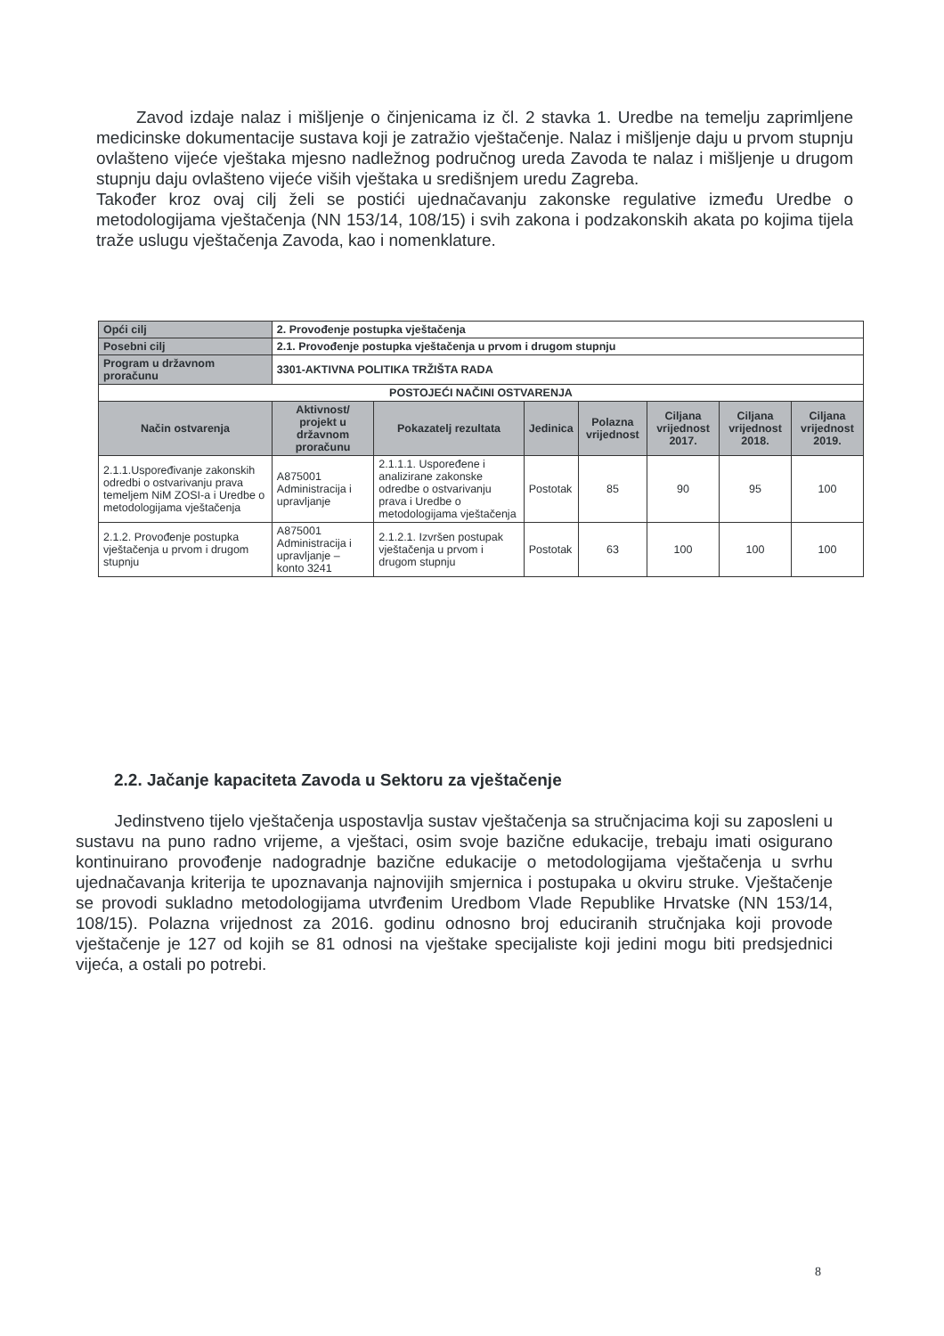Zavod izdaje nalaz i mišljenje o činjenicama iz čl. 2 stavka 1. Uredbe na temelju zaprimljene medicinske dokumentacije sustava koji je zatražio vještačenje. Nalaz i mišljenje daju u prvom stupnju ovlašteno vijeće vještaka mjesno nadležnog područnog ureda Zavoda te nalaz i mišljenje u drugom stupnju daju ovlašteno vijeće viših vještaka u središnjem uredu Zagreba.
Također kroz ovaj cilj želi se postići ujednačavanju zakonske regulative između Uredbe o metodologijama vještačenja (NN 153/14, 108/15) i svih zakona i podzakonskih akata po kojima tijela traže uslugu vještačenja Zavoda, kao i nomenklature.
| Opći cilj | 2. Provođenje postupka vještačenja | | | | | | |
| Posebni cilj | 2.1. Provođenje postupka vještačenja u prvom i drugom stupnju | | | | | | |
| Program u državnom proračunu | 3301-AKTIVNA POLITIKA TRŽIŠTA RADA | | | | | | |
| POSTOJEĆI NAČINI OSTVARENJA | | | | | | | |
| Način ostvarenja | Aktivnost/ projekt u državnom proračunu | Pokazatelj rezultata | Jedinica | Polazna vrijednost | Ciljana vrijednost 2017. | Ciljana vrijednost 2018. | Ciljana vrijednost 2019. |
| 2.1.1.Uspoređivanje zakonskih odredbi o ostvarivanju prava temeljem NiM ZOSI-a i Uredbe o metodologijama vještačenja | A875001 Administracija i upravljanje | 2.1.1.1. Uspoređene i analizirane zakonske odredbe o ostvarivanju prava i Uredbe o metodologijama vještačenja | Postotak | 85 | 90 | 95 | 100 |
| 2.1.2. Provođenje postupka vještačenja u prvom i drugom stupnju | A875001 Administracija i upravljanje – konto 3241 | 2.1.2.1. Izvršen postupak vještačenja u prvom i drugom stupnju | Postotak | 63 | 100 | 100 | 100 |
2.2. Jačanje kapaciteta Zavoda u Sektoru za vještačenje
Jedinstveno tijelo vještačenja uspostavlja sustav vještačenja sa stručnjacima koji su zaposleni u sustavu na puno radno vrijeme, a vještaci, osim svoje bazične edukacije, trebaju imati osigurano kontinuirano provođenje nadogradnje bazične edukacije o metodologijama vještačenja u svrhu ujednačavanja kriterija te upoznavanja najnovijih smjernica i postupaka u okviru struke. Vještačenje se provodi sukladno metodologijama utvrđenim Uredbom Vlade Republike Hrvatske (NN 153/14, 108/15). Polazna vrijednost za 2016. godinu odnosno broj educiranih stručnjaka koji provode vještačenje je 127 od kojih se 81 odnosi na vještake specijaliste koji jedini mogu biti predsjednici vijeća, a ostali po potrebi.
8